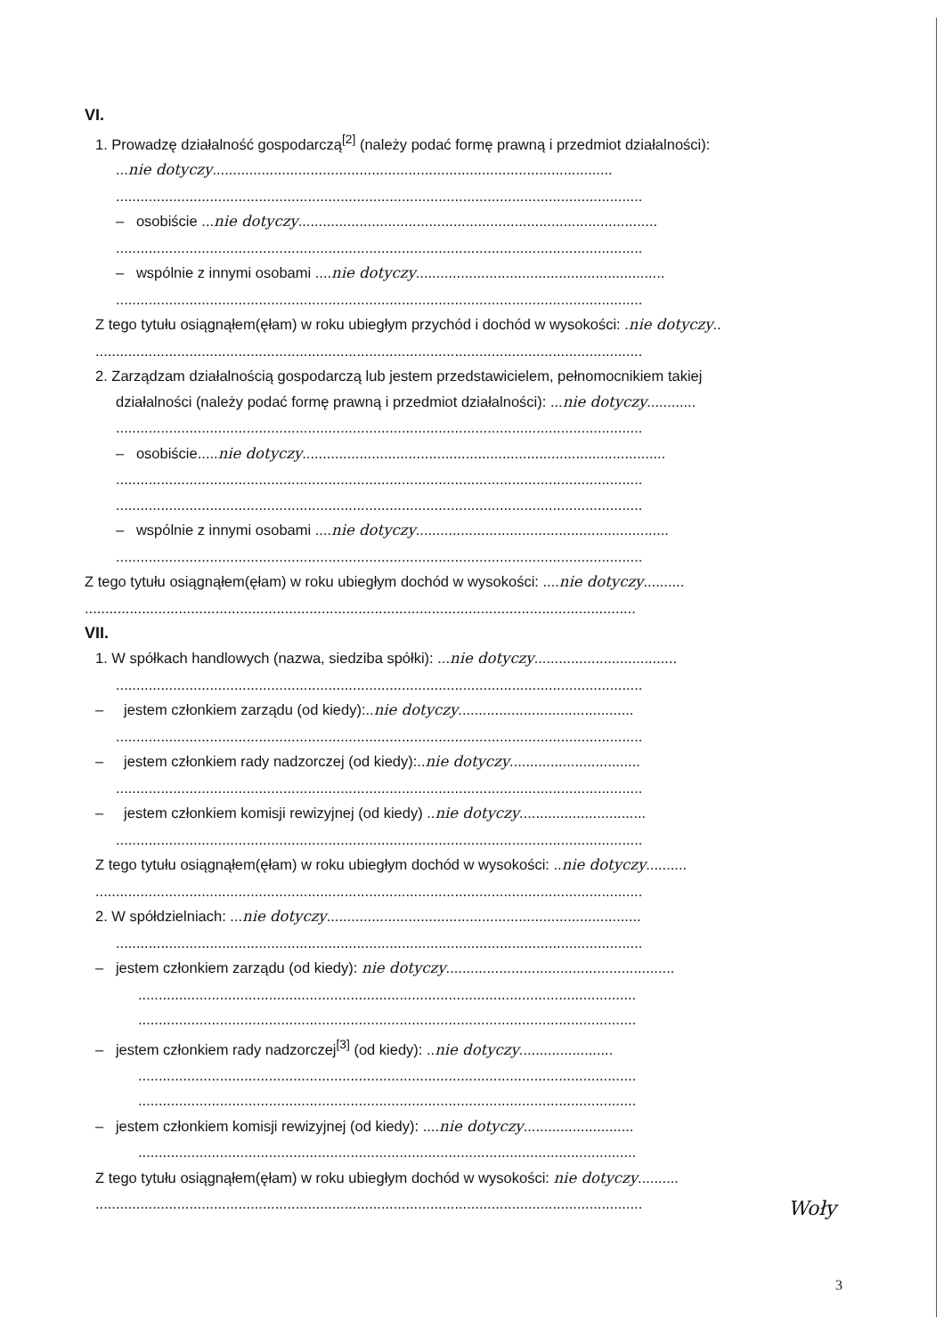VI.
1. Prowadzę działalność gospodarczą<sup>[2]</sup> (należy podać formę prawną i przedmiot działalności):
...nie dotyczy..................................................................................................
.................................................................................................................................
– osobiście ...nie dotyczy........................................................................................
.................................................................................................................................
– wspólnie z innymi osobami ....nie dotyczy.............................................................
.................................................................................................................................
Z tego tytułu osiągnąłem(ęłam) w roku ubiegłym przychód i dochód w wysokości: .nie dotyczy..
......................................................................................................................................
2. Zarządzam działalnością gospodarczą lub jestem przedstawicielem, pełnomocnikiem takiej
działalności (należy podać formę prawną i przedmiot działalności): ...nie dotyczy............
.................................................................................................................................
– osobiście.....nie dotyczy.........................................................................................
.................................................................................................................................
.................................................................................................................................
– wspólnie z innymi osobami ....nie dotyczy..............................................................
.................................................................................................................................
Z tego tytułu osiągnąłem(ęłam) w roku ubiegłym dochód w wysokości: ....nie dotyczy..........
.......................................................................................................................................
VII.
1. W spółkach handlowych (nazwa, siedziba spółki): ...nie dotyczy...................................
.................................................................................................................................
– jestem członkiem zarządu (od kiedy):..nie dotyczy...........................................
.................................................................................................................................
– jestem członkiem rady nadzorczej (od kiedy):..nie dotyczy................................
.................................................................................................................................
– jestem członkiem komisji rewizyjnej (od kiedy) ..nie dotyczy...............................
.................................................................................................................................
Z tego tytułu osiągnąłem(ęłam) w roku ubiegłym dochód w wysokości: ..nie dotyczy..........
......................................................................................................................................
2. W spółdzielniach: ...nie dotyczy.............................................................................
.................................................................................................................................
– jestem członkiem zarządu (od kiedy): nie dotyczy........................................................
..........................................................................................................................
..........................................................................................................................
– jestem członkiem rady nadzorczej<sup>[3]</sup> (od kiedy): ..nie dotyczy.......................
..........................................................................................................................
..........................................................................................................................
– jestem członkiem komisji rewizyjnej (od kiedy): ....nie dotyczy...........................
..........................................................................................................................
Z tego tytułu osiągnąłem(ęłam) w roku ubiegłym dochód w wysokości: nie dotyczy..........
......................................................................................................................................
Woły
3